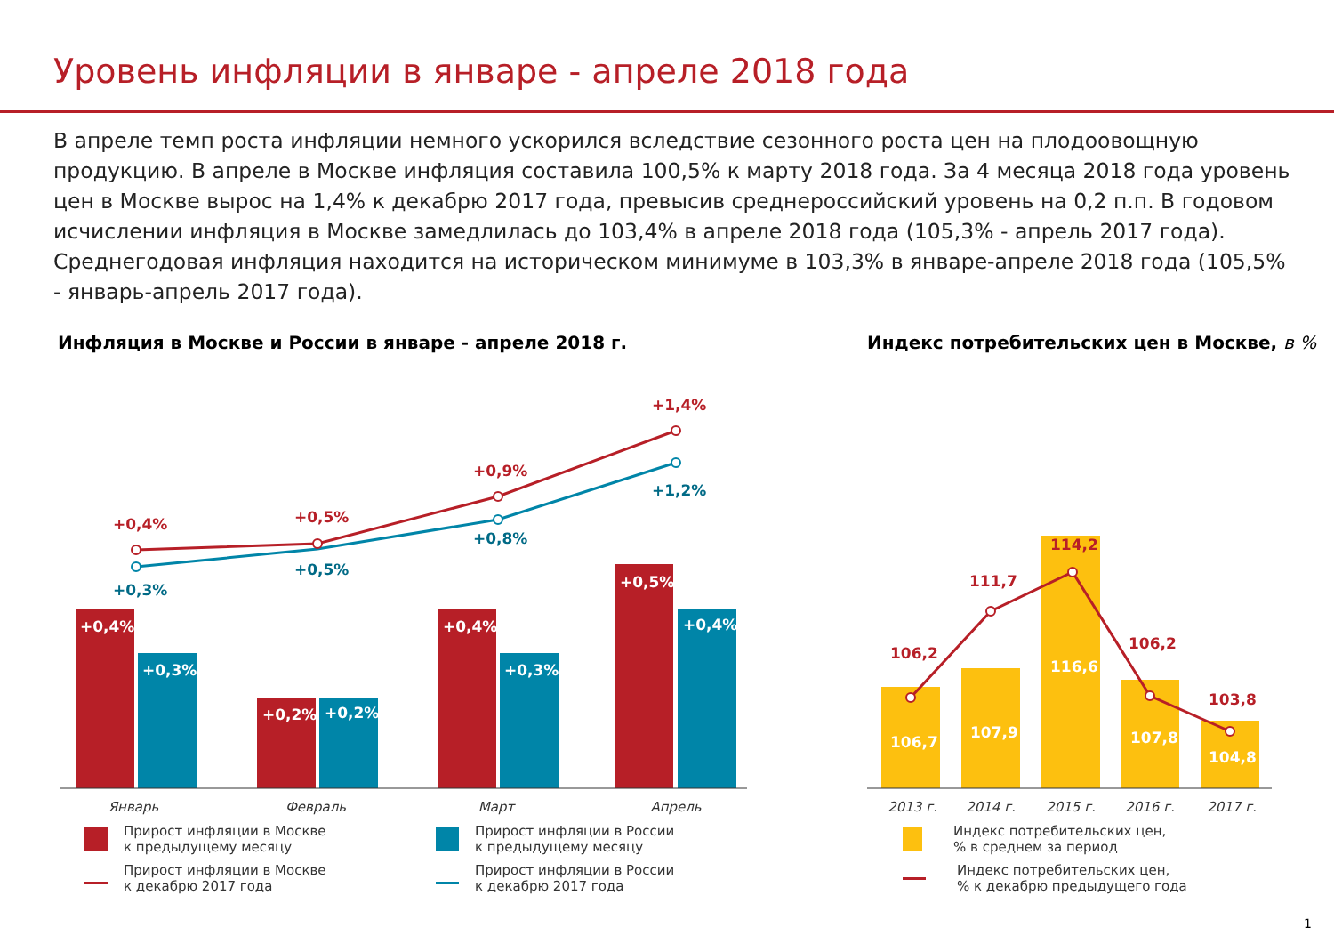Уровень инфляции в январе - апреле 2018 года
В апреле темп роста инфляции немного ускорился вследствие сезонного роста цен на плодоовощную продукцию. В апреле в Москве инфляция составила 100,5% к марту 2018 года. За 4 месяца 2018 года уровень цен в Москве вырос на 1,4% к декабрю 2017 года, превысив среднероссийский уровень на 0,2 п.п. В годовом исчислении инфляция в Москве замедлилась до 103,4% в апреле 2018 года (105,3% - апрель 2017 года). Среднегодовая инфляция находится на историческом минимуме в 103,3% в январе-апреле 2018 года (105,5% - январь-апрель 2017 года).
Инфляция в Москве и России в январе - апреле 2018 г.
+0,4%
+0,3%
+0,2%
+0,2%
+0,4%
+0,3%
+0,5%
+0,4%
+0,4%
+0,5%
+0,9%
+1,4%
+0,3%
+0,5%
+0,8%
+1,2%
Январь
Февраль
Март
Апрель
Прирост инфляции в Москве
к предыдущему месяцу
Прирост инфляции в Москве
к декабрю 2017 года
Прирост инфляции в России
к предыдущему месяцу
Прирост инфляции в России
к декабрю 2017 года
Индекс потребительских цен в Москве, в %
106,7
107,9
116,6
107,8
104,8
106,2
111,7
114,2
106,2
103,8
2013 г.
2014 г.
2015 г.
2016 г.
2017 г.
Индекс потребительских цен,
% в среднем за период
Индекс потребительских цен,
% к декабрю предыдущего года
1